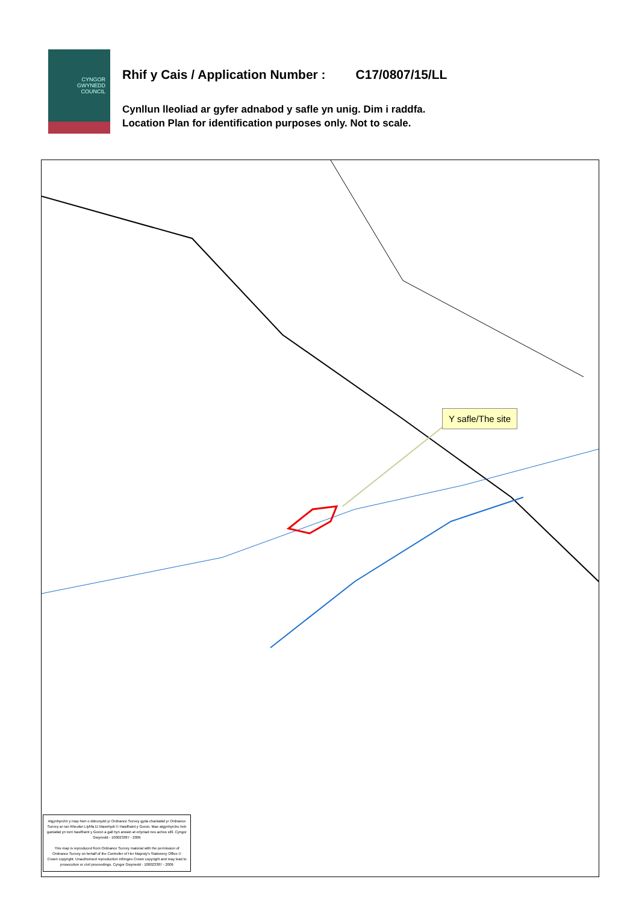CYNGOR
GWYNEDD
COUNCIL
Rhif y Cais / Application Number : C17/0807/15/LL
Cynllun lleoliad ar gyfer adnabod y safle yn unig. Dim i raddfa.
Location Plan for identification purposes only. Not to scale.
Y safle/The site
Atgynhyrchir y map hwn o ddeunydd yr Ordnance Survey gyda chaniatâd yr Ordnance Survey ar ran Rheolwr Llyfrfa Ei Mawrhydi © Hawlfraint y Goron. Mae atgynhyrchu heb ganiatâd yn torri hawlfraint y Goron a gall hyn arwain at erlyniad neu achos sifil. Cyngor Gwynedd - 100023387 - 2006
This map is reproduced from Ordnance Survey material with the permission of Ordnance Survey on behalf of the Controller of Her Majesty's Stationery Office © Crown copyright. Unauthorised reproduction infringes Crown copyright and may lead to prosecution or civil proceedings. Cyngor Gwynedd - 100023387 - 2006